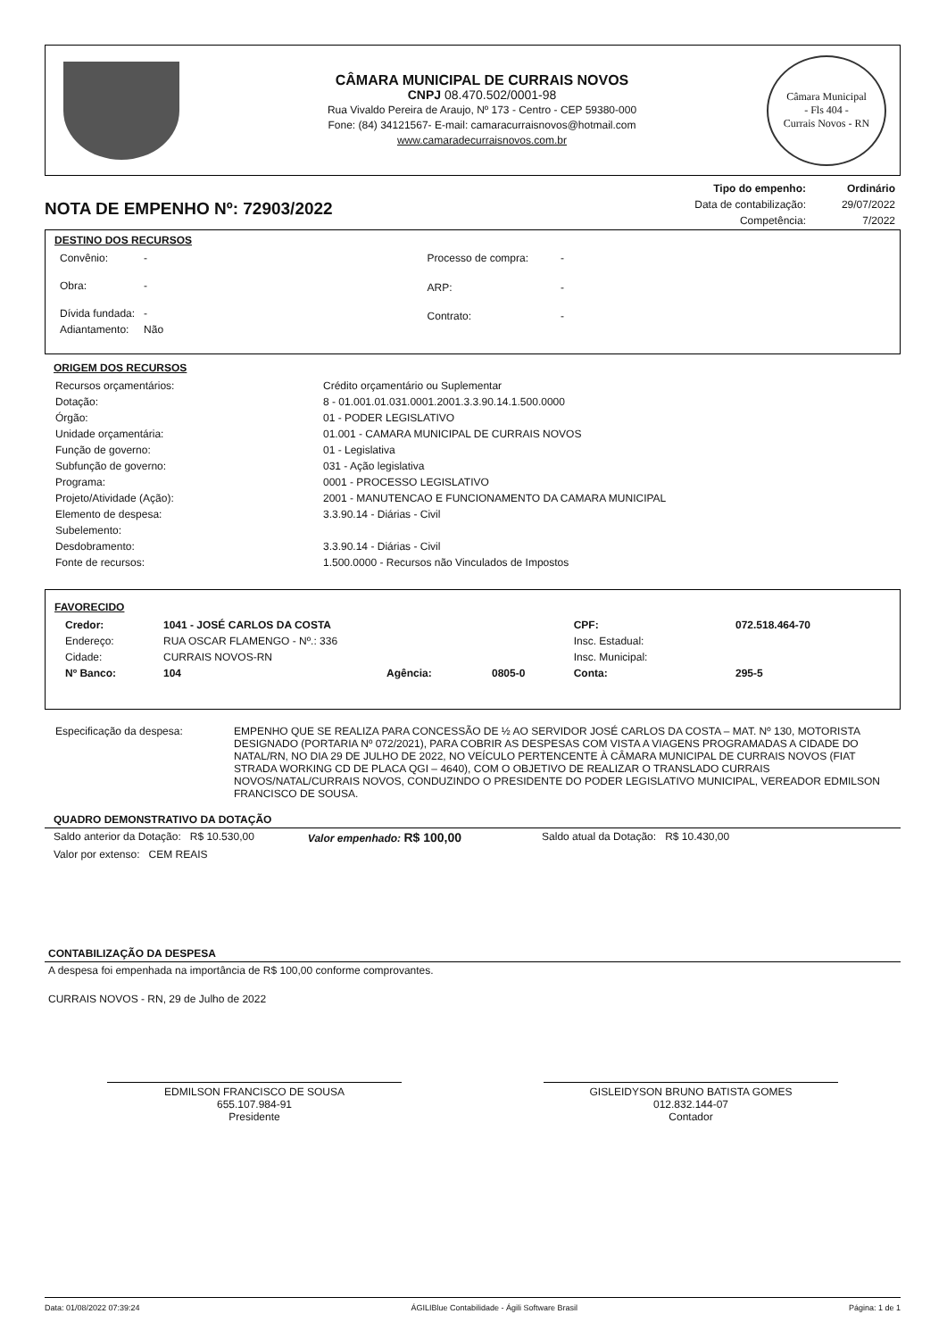CÂMARA MUNICIPAL DE CURRAIS NOVOS
CNPJ 08.470.502/0001-98
Rua Vivaldo Pereira de Araujo, Nº 173 - Centro - CEP 59380-000
Fone: (84) 34121567- E-mail: camaracurraisnovos@hotmail.com
www.camaradecurraisnovos.com.br
Câmara Municipal
- Fls 404 -
Currais Novos - RN
NOTA DE EMPENHO Nº: 72903/2022
| Tipo do empenho: | Ordinário |
| Data de contabilização: | 29/07/2022 |
| Competência: | 7/2022 |
DESTINO DOS RECURSOS
| Convênio: | - |
| Obra: | - |
| Dívida fundada: | - |
| Adiantamento: | Não |
| Processo de compra: | - |
| ARP: | - |
| Contrato: | - |
ORIGEM DOS RECURSOS
| Recursos orçamentários: | Crédito orçamentário ou Suplementar |
| Dotação: | 8 - 01.001.01.031.0001.2001.3.3.90.14.1.500.0000 |
| Órgão: | 01 - PODER LEGISLATIVO |
| Unidade orçamentária: | 01.001 - CAMARA MUNICIPAL DE CURRAIS NOVOS |
| Função de governo: | 01 - Legislativa |
| Subfunção de governo: | 031 - Ação legislativa |
| Programa: | 0001 - PROCESSO LEGISLATIVO |
| Projeto/Atividade (Ação): | 2001 - MANUTENCAO E FUNCIONAMENTO DA CAMARA MUNICIPAL |
| Elemento de despesa: | 3.3.90.14 - Diárias - Civil |
| Subelemento: | |
| Desdobramento: | 3.3.90.14 - Diárias - Civil |
| Fonte de recursos: | 1.500.0000 - Recursos não Vinculados de Impostos |
FAVORECIDO
| Credor: | 1041 - JOSÉ CARLOS DA COSTA | | | CPF: | 072.518.464-70 |
| Endereço: | RUA OSCAR FLAMENGO - Nº.: 336 | | | Insc. Estadual: | |
| Cidade: | CURRAIS NOVOS-RN | | | Insc. Municipal: | |
| Nº Banco: | 104 | Agência: | 0805-0 | Conta: | 295-5 |
| Especificação da despesa: | EMPENHO QUE SE REALIZA PARA CONCESSÃO DE ½ AO SERVIDOR JOSÉ CARLOS DA COSTA – MAT. Nº 130, MOTORISTA DESIGNADO (PORTARIA Nº 072/2021), PARA COBRIR AS DESPESAS COM VISTA A VIAGENS PROGRAMADAS A CIDADE DO NATAL/RN, NO DIA 29 DE JULHO DE 2022, NO VEÍCULO PERTENCENTE À CÂMARA MUNICIPAL DE CURRAIS NOVOS (FIAT STRADA WORKING CD DE PLACA QGI – 4640), COM O OBJETIVO DE REALIZAR O TRANSLADO CURRAIS NOVOS/NATAL/CURRAIS NOVOS, CONDUZINDO O PRESIDENTE DO PODER LEGISLATIVO MUNICIPAL, VEREADOR EDMILSON FRANCISCO DE SOUSA. |
QUADRO DEMONSTRATIVO DA DOTAÇÃO
Saldo anterior da Dotação: R$ 10.530,00 Valor empenhado: R$ 100,00 Saldo atual da Dotação: R$ 10.430,00
Valor por extenso: CEM REAIS
CONTABILIZAÇÃO DA DESPESA
A despesa foi empenhada na importância de R$ 100,00 conforme comprovantes.
CURRAIS NOVOS - RN, 29 de Julho de 2022
EDMILSON FRANCISCO DE SOUSA
655.107.984-91
Presidente
GISLEIDYSON BRUNO BATISTA GOMES
012.832.144-07
Contador
Data: 01/08/2022 07:39:24 ÁGILIBlue Contabilidade - Ágili Software Brasil Página: 1 de 1